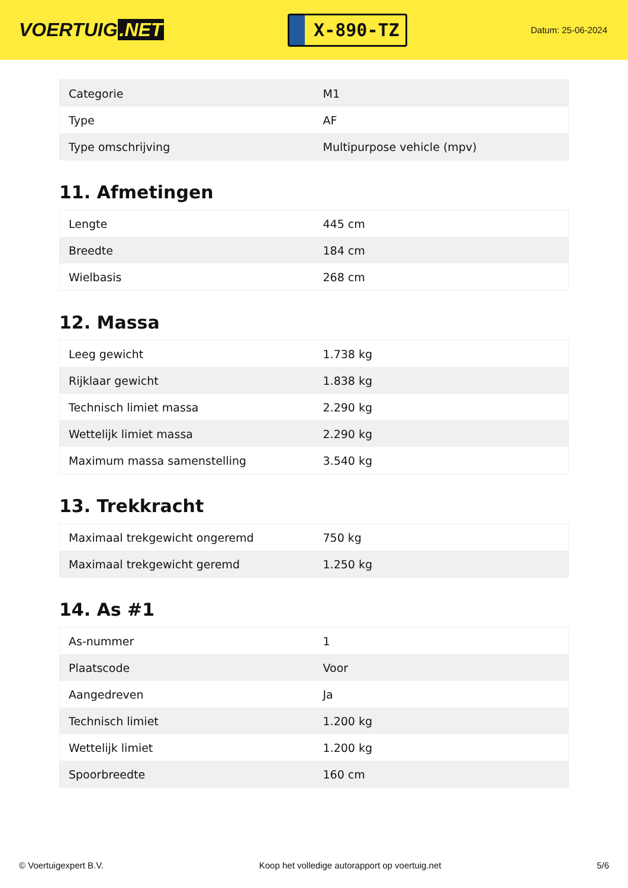VOERTUIG.NET
X-890-TZ
Datum: 25-06-2024
| Categorie | M1 |
| Type | AF |
| Type omschrijving | Multipurpose vehicle (mpv) |
11. Afmetingen
| Lengte | 445 cm |
| Breedte | 184 cm |
| Wielbasis | 268 cm |
12. Massa
| Leeg gewicht | 1.738 kg |
| Rijklaar gewicht | 1.838 kg |
| Technisch limiet massa | 2.290 kg |
| Wettelijk limiet massa | 2.290 kg |
| Maximum massa samenstelling | 3.540 kg |
13. Trekkracht
| Maximaal trekgewicht ongeremd | 750 kg |
| Maximaal trekgewicht geremd | 1.250 kg |
14. As #1
| As-nummer | 1 |
| Plaatscode | Voor |
| Aangedreven | Ja |
| Technisch limiet | 1.200 kg |
| Wettelijk limiet | 1.200 kg |
| Spoorbreedte | 160 cm |
© Voertuigexpert B.V. Koop het volledige autorapport op voertuig.net 5/6